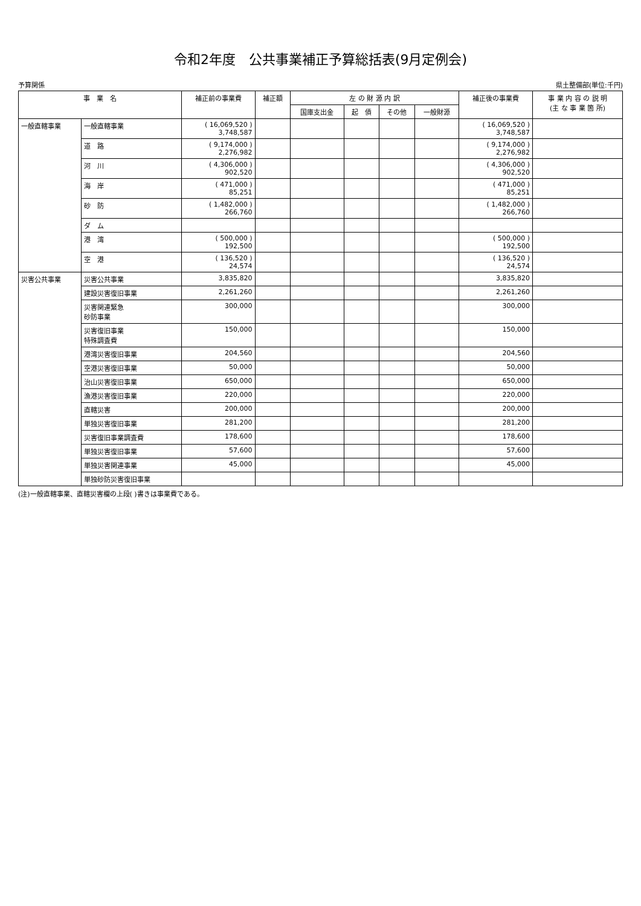令和2年度　公共事業補正予算総括表(9月定例会)
予算関係 県土整備部(単位:千円)
| 事 業 名 | | 補正前の事業費 | 補正額 | 左 の 財 源 内 訳 | | | | 補正後の事業費 | 事 業 内 容 の 説 明 (主 な 事 業 箇 所) |
| --- | --- | --- | --- | --- | --- | --- | --- | --- | --- |
| | | | | 国庫支出金 | 起 債 | その他 | 一般財源 | | |
| 一般直轄事業 | 一般直轄事業 | ( 16,069,520 ) 3,748,587 | | | | | | ( 16,069,520 ) 3,748,587 | |
| | 道 路 | ( 9,174,000 ) 2,276,982 | | | | | | ( 9,174,000 ) 2,276,982 | |
| | 河 川 | ( 4,306,000 ) 902,520 | | | | | | ( 4,306,000 ) 902,520 | |
| | 海 岸 | ( 471,000 ) 85,251 | | | | | | ( 471,000 ) 85,251 | |
| | 砂 防 | ( 1,482,000 ) 266,760 | | | | | | ( 1,482,000 ) 266,760 | |
| | ダ ム | | | | | | | | |
| | 港 湾 | ( 500,000 ) 192,500 | | | | | | ( 500,000 ) 192,500 | |
| | 空 港 | ( 136,520 ) 24,574 | | | | | | ( 136,520 ) 24,574 | |
| 災害公共事業 | 災害公共事業 | 3,835,820 | | | | | | 3,835,820 | |
| | 建設災害復旧事業 | 2,261,260 | | | | | | 2,261,260 | |
| | 災害関連緊急 砂防事業 | 300,000 | | | | | | 300,000 | |
| | 災害復旧事業 特殊調査費 | 150,000 | | | | | | 150,000 | |
| | 港湾災害復旧事業 | 204,560 | | | | | | 204,560 | |
| | 空港災害復旧事業 | 50,000 | | | | | | 50,000 | |
| | 治山災害復旧事業 | 650,000 | | | | | | 650,000 | |
| | 漁港災害復旧事業 | 220,000 | | | | | | 220,000 | |
| | 直轄災害 | 200,000 | | | | | | 200,000 | |
| | 単独災害復旧事業 | 281,200 | | | | | | 281,200 | |
| | 災害復旧事業調査費 | 178,600 | | | | | | 178,600 | |
| | 単独災害復旧事業 | 57,600 | | | | | | 57,600 | |
| | 単独災害関連事業 | 45,000 | | | | | | 45,000 | |
| | 単独砂防災害復旧事業 | | | | | | | | |
(注)一般直轄事業、直轄災害欄の上段( )書きは事業費である。